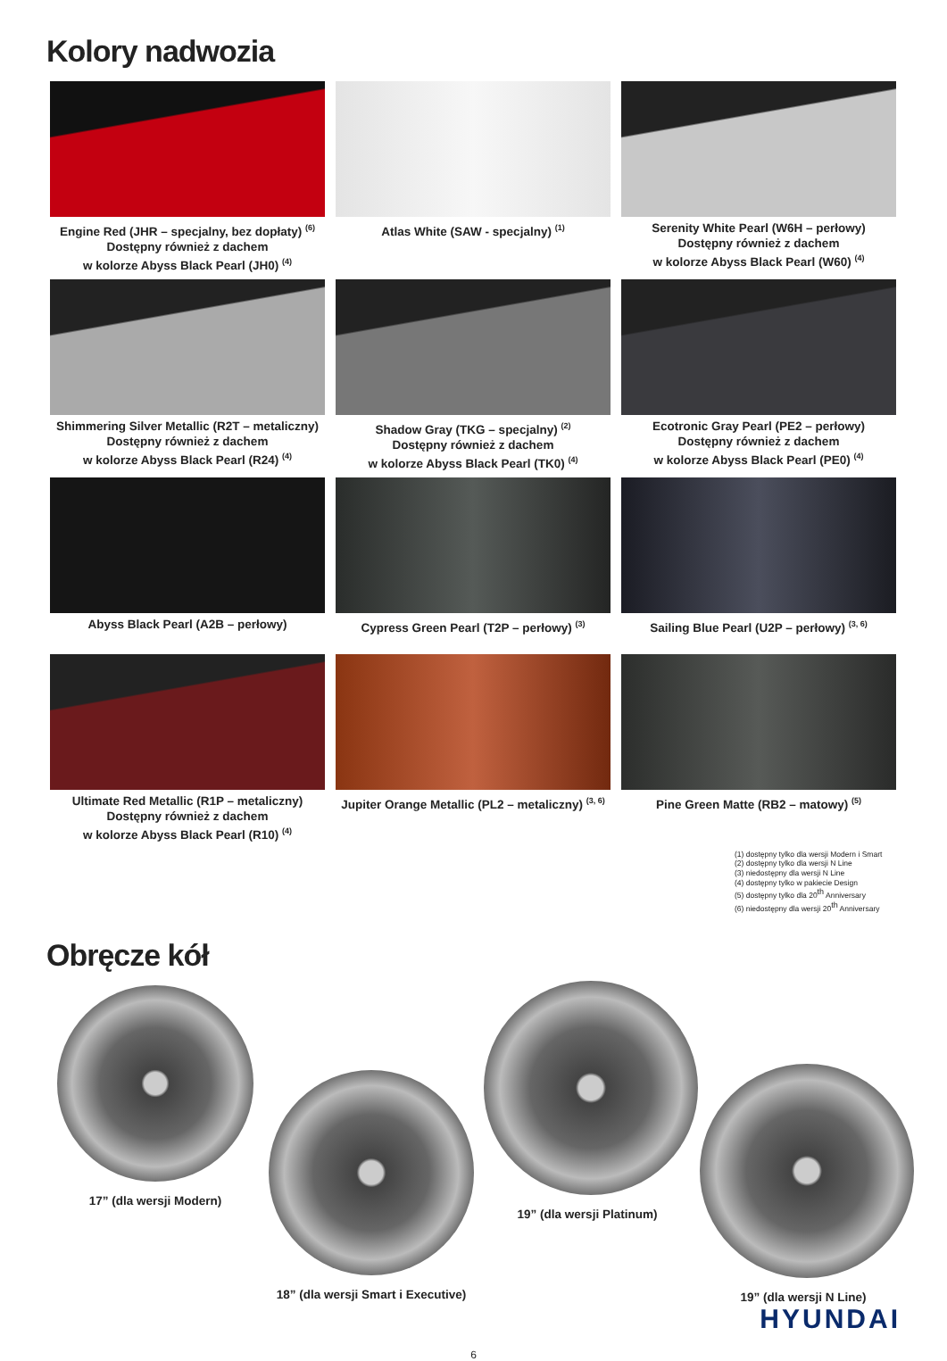Kolory nadwozia
Engine Red (JHR – specjalny, bez dopłaty) <sup>(6)</sup>
Dostępny również z dachem
w kolorze Abyss Black Pearl (JH0) <sup>(4)</sup>
Atlas White (SAW - specjalny) <sup>(1)</sup>
Serenity White Pearl (W6H – perłowy)
Dostępny również z dachem
w kolorze Abyss Black Pearl (W60) <sup>(4)</sup>
Shimmering Silver Metallic (R2T – metaliczny)
Dostępny również z dachem
w kolorze Abyss Black Pearl (R24) <sup>(4)</sup>
Shadow Gray (TKG – specjalny) <sup>(2)</sup>
Dostępny również z dachem
w kolorze Abyss Black Pearl (TK0) <sup>(4)</sup>
Ecotronic Gray Pearl (PE2 – perłowy)
Dostępny również z dachem
w kolorze Abyss Black Pearl (PE0) <sup>(4)</sup>
Abyss Black Pearl (A2B – perłowy)
Cypress Green Pearl (T2P – perłowy) <sup>(3)</sup>
Sailing Blue Pearl (U2P – perłowy) <sup>(3, 6)</sup>
Ultimate Red Metallic (R1P – metaliczny)
Dostępny również z dachem
w kolorze Abyss Black Pearl (R10) <sup>(4)</sup>
Jupiter Orange Metallic (PL2 – metaliczny) <sup>(3, 6)</sup>
Pine Green Matte (RB2 – matowy) <sup>(5)</sup>
(1) dostępny tylko dla wersji Modern i Smart
(2) dostępny tylko dla wersji N Line
(3) niedostępny dla wersji N Line
(4) dostępny tylko w pakiecie Design
(5) dostępny tylko dla 20<sup>th</sup> Anniversary
(6) niedostępny dla wersji 20<sup>th</sup> Anniversary
Obręcze kół
17” (dla wersji Modern)
18” (dla wersji Smart i Executive)
19” (dla wersji Platinum)
19” (dla wersji N Line)
HYUNDAI
6